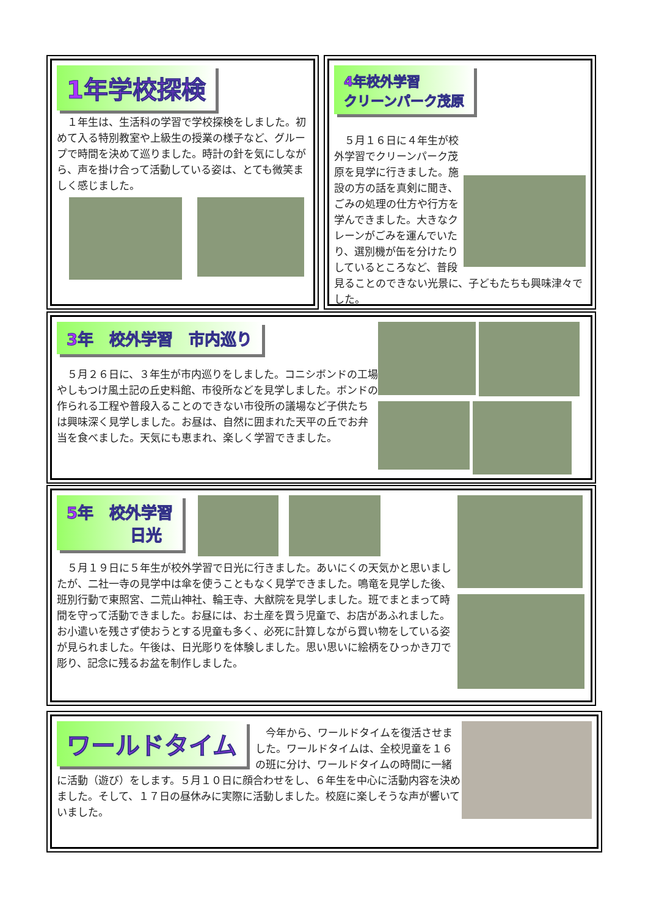1年学校探検
　１年生は、生活科の学習で学校探検をしました。初めて入る特別教室や上級生の授業の様子など、グループで時間を決めて巡りました。時計の針を気にしながら、声を掛け合って活動している姿は、とても微笑ましく感じました。
4年校外学習
クリーンパーク茂原
　５月１６日に４年生が校外学習でクリーンパーク茂原を見学に行きました。施設の方の話を真剣に聞き、ごみの処理の仕方や行方を学んできました。大きなクレーンがごみを運んでいたり、選別機が缶を分けたりしているところなど、普段見ることのできない光景に、子どもたちも興味津々でした。
3年　校外学習　市内巡り
　５月２６日に、３年生が市内巡りをしました。コニシボンドの工場やしもつけ風土記の丘史料館、市役所などを見学しました。ボンドの作られる工程や普段入ることのできない市役所の議場など子供たちは興味深く見学しました。お昼は、自然に囲まれた天平の丘でお弁当を食べました。天気にも恵まれ、楽しく学習できました。
5年　校外学習
　　　　日光
　５月１９日に５年生が校外学習で日光に行きました。あいにくの天気かと思いましたが、二社一寺の見学中は傘を使うこともなく見学できました。鳴竜を見学した後、班別行動で東照宮、二荒山神社、輪王寺、大猷院を見学しました。班でまとまって時間を守って活動できました。お昼には、お土産を買う児童で、お店があふれました。お小遣いを残さず使おうとする児童も多く、必死に計算しながら買い物をしている姿が見られました。午後は、日光彫りを体験しました。思い思いに絵柄をひっかき刀で彫り、記念に残るお盆を制作しました。
ワールドタイム
　今年から、ワールドタイムを復活させました。ワールドタイムは、全校児童を１６の班に分け、ワールドタイムの時間に一緒に活動（遊び）をします。５月１０日に顔合わせをし、６年生を中心に活動内容を決めました。そして、１７日の昼休みに実際に活動しました。校庭に楽しそうな声が響いていました。